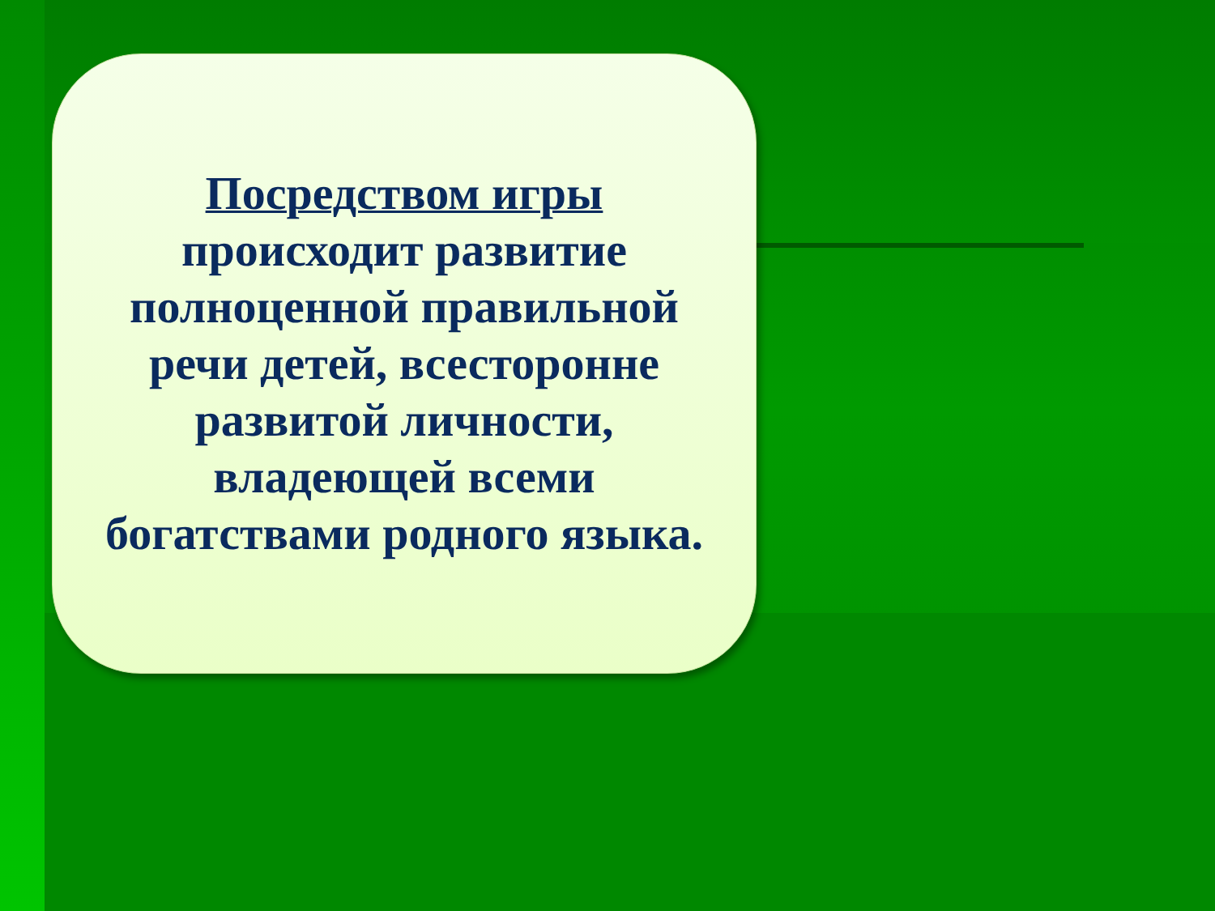Посредством игры
происходит развитие
полноценной правильной
речи детей, всесторонне
развитой личности,
владеющей всеми
богатствами родного языка.